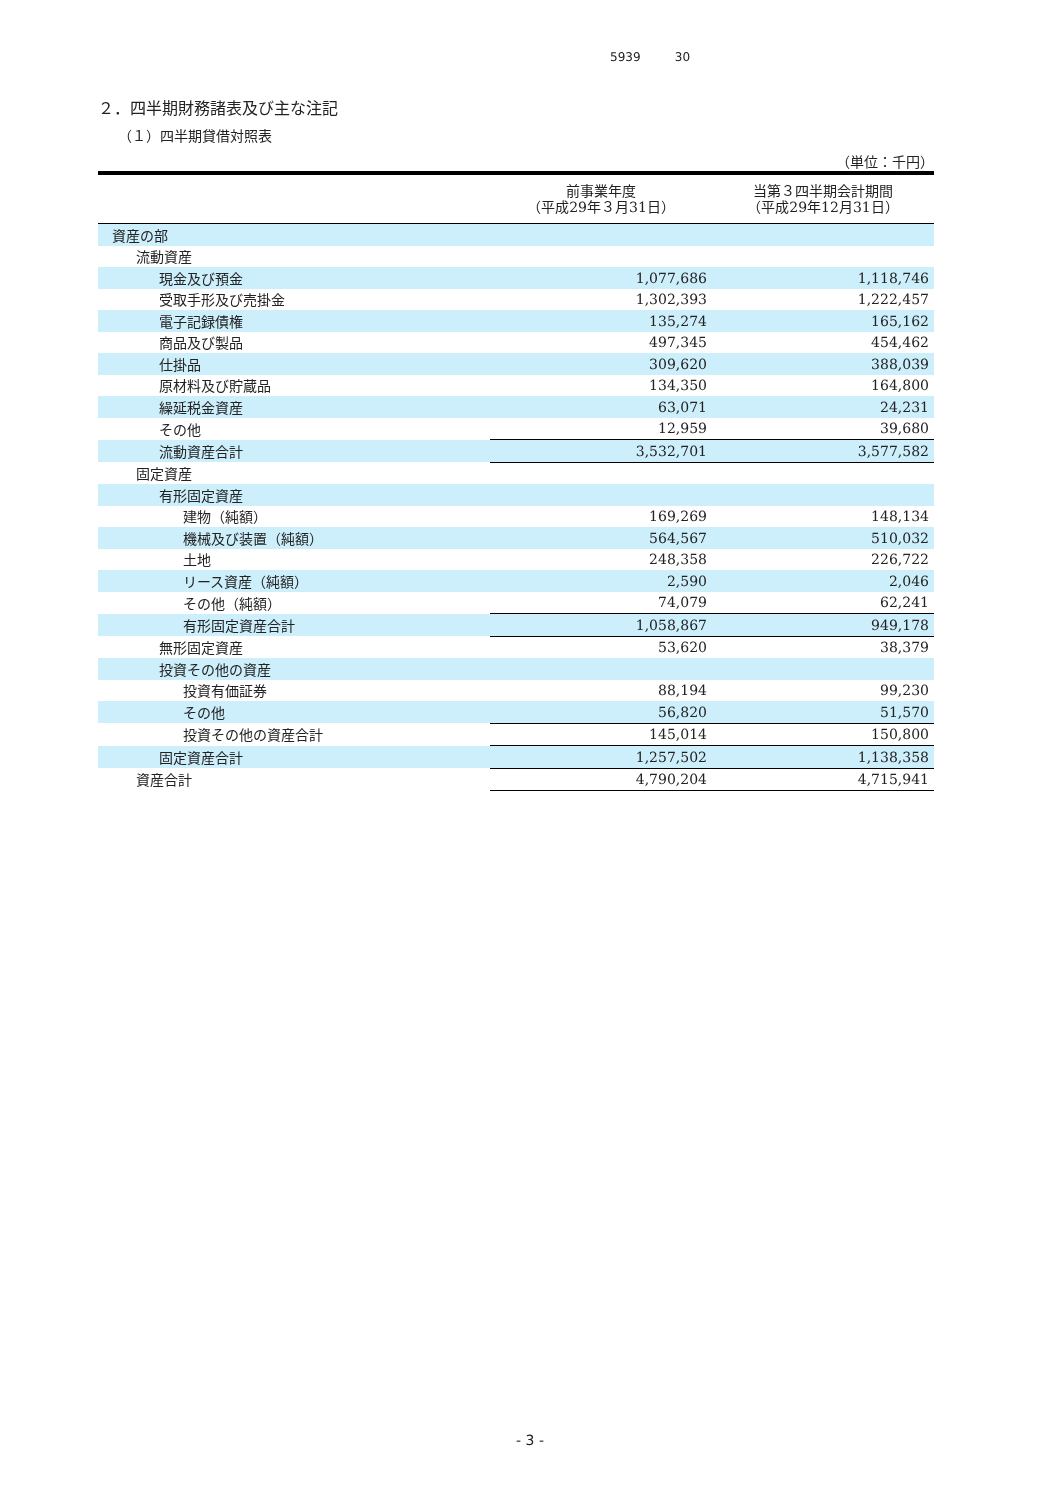5939 30
２．四半期財務諸表及び主な注記
（１）四半期貸借対照表
（単位：千円）
| | 前事業年度 （平成29年３月31日） | 当第３四半期会計期間 （平成29年12月31日） |
| --- | --- | --- |
| 資産の部 | | |
| 流動資産 | | |
| 現金及び預金 | 1,077,686 | 1,118,746 |
| 受取手形及び売掛金 | 1,302,393 | 1,222,457 |
| 電子記録債権 | 135,274 | 165,162 |
| 商品及び製品 | 497,345 | 454,462 |
| 仕掛品 | 309,620 | 388,039 |
| 原材料及び貯蔵品 | 134,350 | 164,800 |
| 繰延税金資産 | 63,071 | 24,231 |
| その他 | 12,959 | 39,680 |
| 流動資産合計 | 3,532,701 | 3,577,582 |
| 固定資産 | | |
| 有形固定資産 | | |
| 建物（純額） | 169,269 | 148,134 |
| 機械及び装置（純額） | 564,567 | 510,032 |
| 土地 | 248,358 | 226,722 |
| リース資産（純額） | 2,590 | 2,046 |
| その他（純額） | 74,079 | 62,241 |
| 有形固定資産合計 | 1,058,867 | 949,178 |
| 無形固定資産 | 53,620 | 38,379 |
| 投資その他の資産 | | |
| 投資有価証券 | 88,194 | 99,230 |
| その他 | 56,820 | 51,570 |
| 投資その他の資産合計 | 145,014 | 150,800 |
| 固定資産合計 | 1,257,502 | 1,138,358 |
| 資産合計 | 4,790,204 | 4,715,941 |
- 3 -